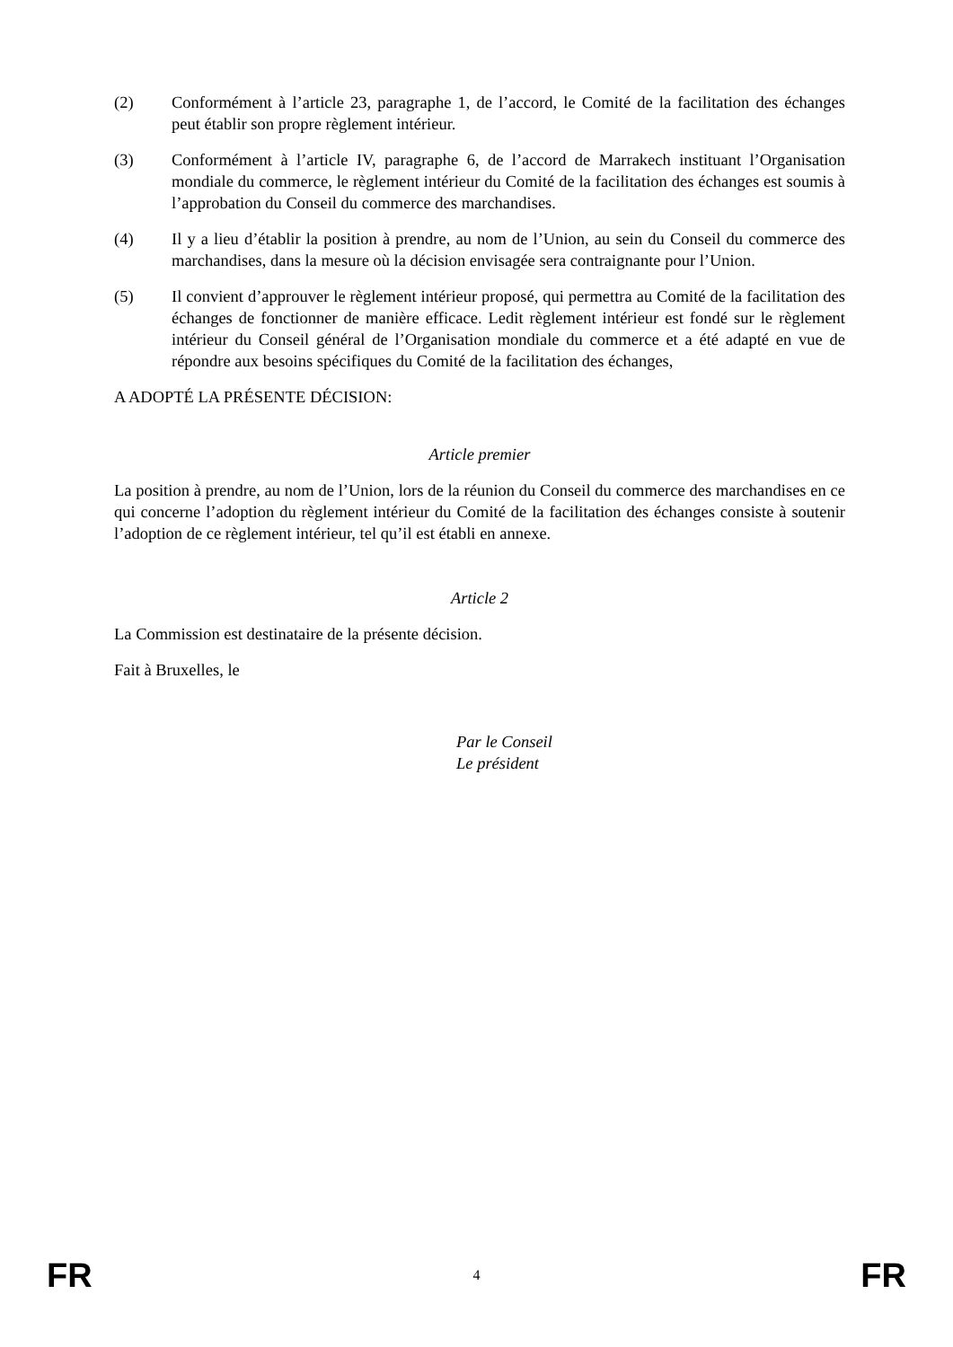(2) Conformément à l’article 23, paragraphe 1, de l’accord, le Comité de la facilitation des échanges peut établir son propre règlement intérieur.
(3) Conformément à l’article IV, paragraphe 6, de l’accord de Marrakech instituant l’Organisation mondiale du commerce, le règlement intérieur du Comité de la facilitation des échanges est soumis à l’approbation du Conseil du commerce des marchandises.
(4) Il y a lieu d’établir la position à prendre, au nom de l’Union, au sein du Conseil du commerce des marchandises, dans la mesure où la décision envisagée sera contraignante pour l’Union.
(5) Il convient d’approuver le règlement intérieur proposé, qui permettra au Comité de la facilitation des échanges de fonctionner de manière efficace. Ledit règlement intérieur est fondé sur le règlement intérieur du Conseil général de l’Organisation mondiale du commerce et a été adapté en vue de répondre aux besoins spécifiques du Comité de la facilitation des échanges,
A ADOPTÉ LA PRÉSENTE DÉCISION:
Article premier
La position à prendre, au nom de l’Union, lors de la réunion du Conseil du commerce des marchandises en ce qui concerne l’adoption du règlement intérieur du Comité de la facilitation des échanges consiste à soutenir l’adoption de ce règlement intérieur, tel qu’il est établi en annexe.
Article 2
La Commission est destinataire de la présente décision.
Fait à Bruxelles, le
Par le Conseil
Le président
FR 4 FR